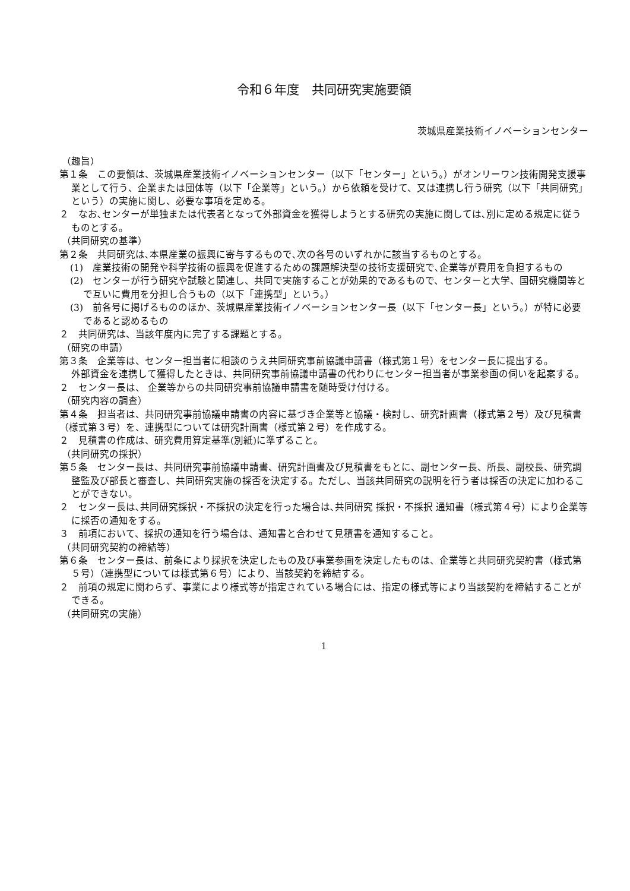令和６年度　共同研究実施要領
茨城県産業技術イノベーションセンター
（趣旨）
第１条　この要領は、茨城県産業技術イノベーションセンター（以下「センター」という。）がオンリーワン技術開発支援事業として行う、企業または団体等（以下「企業等」という。）から依頼を受けて、又は連携し行う研究（以下「共同研究」という）の実施に関し、必要な事項を定める。
２　なお､センターが単独または代表者となって外部資金を獲得しようとする研究の実施に関しては､別に定める規定に従うものとする。
（共同研究の基準）
第２条　共同研究は､本県産業の振興に寄与するもので､次の各号のいずれかに該当するものとする。
(1)　産業技術の開発や科学技術の振興を促進するための課題解決型の技術支援研究で､企業等が費用を負担するもの
(2)　センターが行う研究や試験と関連し、共同で実施することが効果的であるもので、センターと大学、国研究機関等とで互いに費用を分担し合うもの（以下「連携型」という。）
(3)　前各号に掲げるもののほか、茨城県産業技術イノベーションセンター長（以下「センター長」という。）が特に必要であると認めるもの
２　共同研究は、当該年度内に完了する課題とする。
（研究の申請）
第３条　企業等は、センター担当者に相談のうえ共同研究事前協議申請書（様式第１号）をセンター長に提出する。
外部資金を連携して獲得したときは、共同研究事前協議申請書の代わりにセンター担当者が事業参画の伺いを起案する。
２　センター長は、 企業等からの共同研究事前協議申請書を随時受け付ける。
（研究内容の調査）
第４条　担当者は、共同研究事前協議申請書の内容に基づき企業等と協議・検討し、研究計画書（様式第２号）及び見積書（様式第３号）を、連携型については研究計画書（様式第２号）を作成する。
２　見積書の作成は、研究費用算定基準(別紙)に準ずること。
（共同研究の採択）
第５条　センター長は、共同研究事前協議申請書、研究計画書及び見積書をもとに、副センター長、所長、副校長、研究調整監及び部長と審査し、共同研究実施の採否を決定する。ただし、当該共同研究の説明を行う者は採否の決定に加わることができない。
２　センター長は､共同研究採択・不採択の決定を行った場合は､共同研究 採択・不採択 通知書（様式第４号）により企業等に採否の通知をする。
３　前項において、採択の通知を行う場合は、通知書と合わせて見積書を通知すること。
（共同研究契約の締結等）
第６条　センター長は、前条により採択を決定したもの及び事業参画を決定したものは、企業等と共同研究契約書（様式第５号）（連携型については様式第６号）により、当該契約を締結する。
２　前項の規定に関わらず、事業により様式等が指定されている場合には、指定の様式等により当該契約を締結することができる。
（共同研究の実施）
1